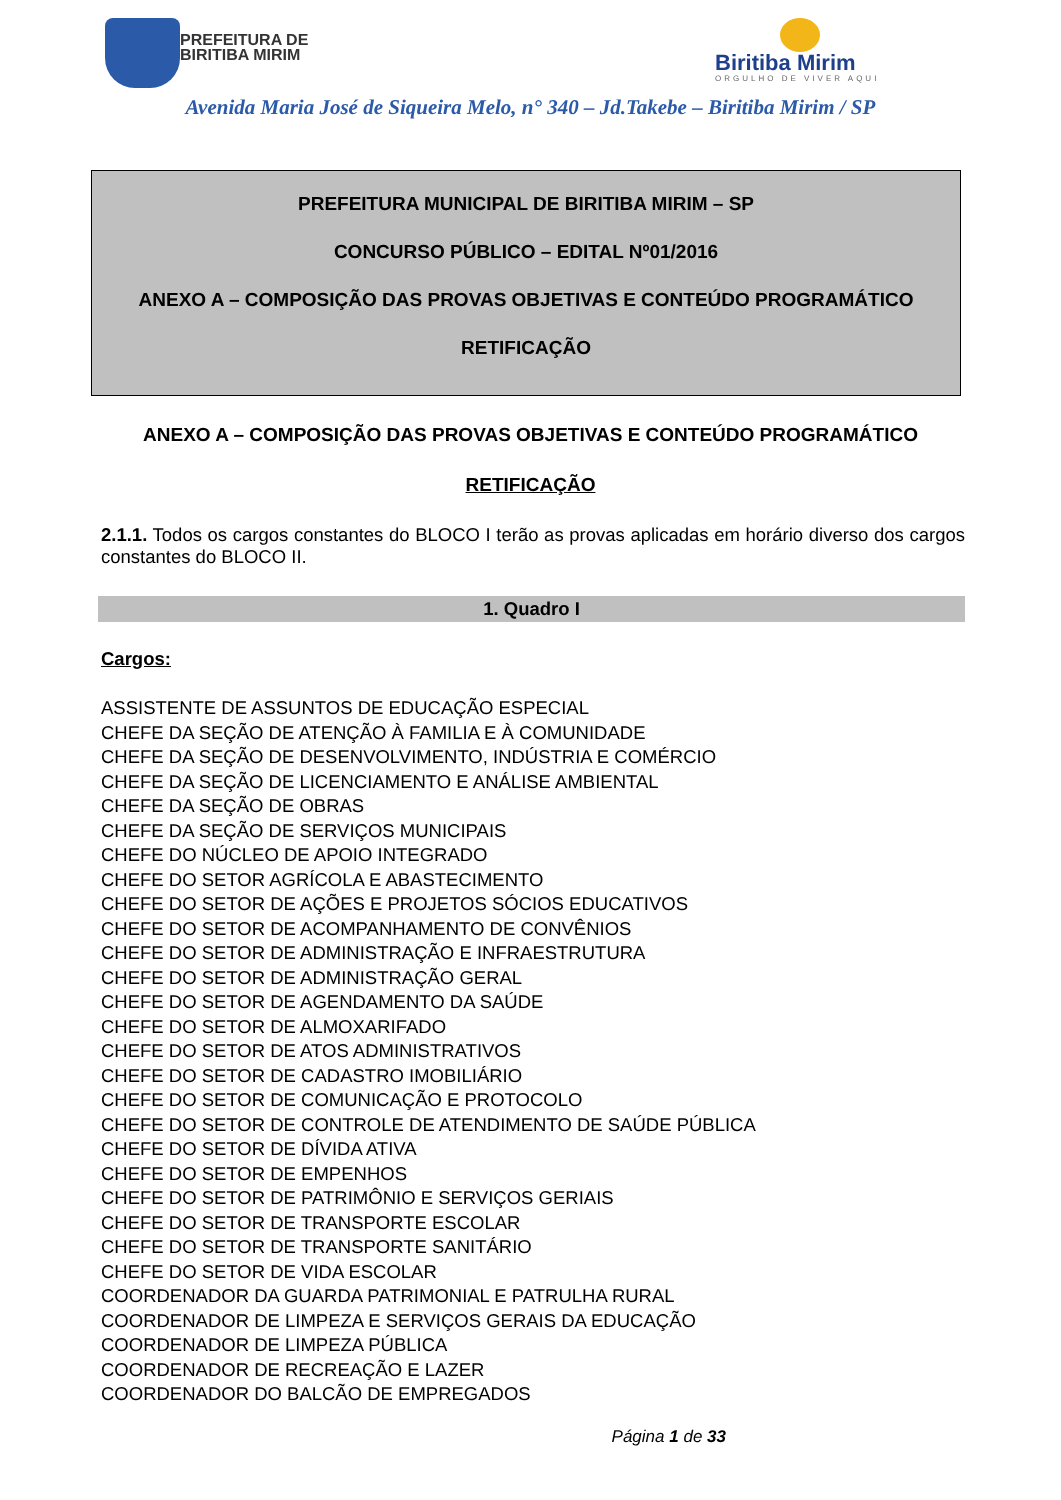PREFEITURA DE
BIRITIBA MIRIM
Biritiba Mirim
ORGULHO DE VIVER AQUI
Avenida Maria José de Siqueira Melo, n° 340 – Jd.Takebe – Biritiba Mirim / SP
PREFEITURA MUNICIPAL DE BIRITIBA MIRIM – SP
CONCURSO PÚBLICO – EDITAL Nº01/2016
ANEXO A – COMPOSIÇÃO DAS PROVAS OBJETIVAS E CONTEÚDO PROGRAMÁTICO
RETIFICAÇÃO
ANEXO A – COMPOSIÇÃO DAS PROVAS OBJETIVAS E CONTEÚDO PROGRAMÁTICO
RETIFICAÇÃO
2.1.1. Todos os cargos constantes do BLOCO I terão as provas aplicadas em horário diverso dos cargos constantes do BLOCO II.
1. Quadro I
Cargos:
ASSISTENTE DE ASSUNTOS DE EDUCAÇÃO ESPECIAL
CHEFE DA SEÇÃO DE ATENÇÃO À FAMILIA E À COMUNIDADE
CHEFE DA SEÇÃO DE DESENVOLVIMENTO, INDÚSTRIA E COMÉRCIO
CHEFE DA SEÇÃO DE LICENCIAMENTO E ANÁLISE AMBIENTAL
CHEFE DA SEÇÃO DE OBRAS
CHEFE DA SEÇÃO DE SERVIÇOS MUNICIPAIS
CHEFE DO NÚCLEO DE APOIO INTEGRADO
CHEFE DO SETOR AGRÍCOLA E ABASTECIMENTO
CHEFE DO SETOR DE AÇÕES E PROJETOS SÓCIOS EDUCATIVOS
CHEFE DO SETOR DE ACOMPANHAMENTO DE CONVÊNIOS
CHEFE DO SETOR DE ADMINISTRAÇÃO E INFRAESTRUTURA
CHEFE DO SETOR DE ADMINISTRAÇÃO GERAL
CHEFE DO SETOR DE AGENDAMENTO DA SAÚDE
CHEFE DO SETOR DE ALMOXARIFADO
CHEFE DO SETOR DE ATOS ADMINISTRATIVOS
CHEFE DO SETOR DE CADASTRO IMOBILIÁRIO
CHEFE DO SETOR DE COMUNICAÇÃO E PROTOCOLO
CHEFE DO SETOR DE CONTROLE DE ATENDIMENTO DE SAÚDE PÚBLICA
CHEFE DO SETOR DE DÍVIDA ATIVA
CHEFE DO SETOR DE EMPENHOS
CHEFE DO SETOR DE PATRIMÔNIO E SERVIÇOS GERIAIS
CHEFE DO SETOR DE TRANSPORTE ESCOLAR
CHEFE DO SETOR DE TRANSPORTE SANITÁRIO
CHEFE DO SETOR DE VIDA ESCOLAR
COORDENADOR DA GUARDA PATRIMONIAL E PATRULHA RURAL
COORDENADOR DE LIMPEZA E SERVIÇOS GERAIS DA EDUCAÇÃO
COORDENADOR DE LIMPEZA PÚBLICA
COORDENADOR DE RECREAÇÃO E LAZER
COORDENADOR DO BALCÃO DE EMPREGADOS
Página 1 de 33